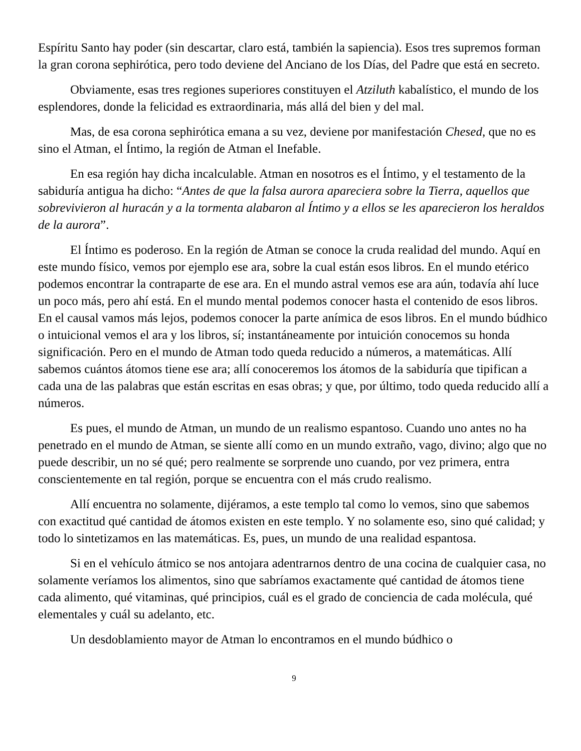Espíritu Santo hay poder (sin descartar, claro está, también la sapiencia). Esos tres supremos forman la gran corona sephirótica, pero todo deviene del Anciano de los Días, del Padre que está en secreto.
Obviamente, esas tres regiones superiores constituyen el Atziluth kabalístico, el mundo de los esplendores, donde la felicidad es extraordinaria, más allá del bien y del mal.
Mas, de esa corona sephirótica emana a su vez, deviene por manifestación Chesed, que no es sino el Atman, el Íntimo, la región de Atman el Inefable.
En esa región hay dicha incalculable. Atman en nosotros es el Íntimo, y el testamento de la sabiduría antigua ha dicho: “Antes de que la falsa aurora apareciera sobre la Tierra, aquellos que sobrevivieron al huracán y a la tormenta alabaron al Íntimo y a ellos se les aparecieron los heraldos de la aurora”.
El Íntimo es poderoso. En la región de Atman se conoce la cruda realidad del mundo. Aquí en este mundo físico, vemos por ejemplo ese ara, sobre la cual están esos libros. En el mundo etérico podemos encontrar la contraparte de ese ara. En el mundo astral vemos ese ara aún, todavía ahí luce un poco más, pero ahí está. En el mundo mental podemos conocer hasta el contenido de esos libros. En el causal vamos más lejos, podemos conocer la parte anímica de esos libros. En el mundo búdhico o intuicional vemos el ara y los libros, sí; instantáneamente por intuición conocemos su honda significación. Pero en el mundo de Atman todo queda reducido a números, a matemáticas. Allí sabemos cuántos átomos tiene ese ara; allí conoceremos los átomos de la sabiduría que tipifican a cada una de las palabras que están escritas en esas obras; y que, por último, todo queda reducido allí a números.
Es pues, el mundo de Atman, un mundo de un realismo espantoso. Cuando uno antes no ha penetrado en el mundo de Atman, se siente allí como en un mundo extraño, vago, divino; algo que no puede describir, un no sé qué; pero realmente se sorprende uno cuando, por vez primera, entra conscientemente en tal región, porque se encuentra con el más crudo realismo.
Allí encuentra no solamente, dijéramos, a este templo tal como lo vemos, sino que sabemos con exactitud qué cantidad de átomos existen en este templo. Y no solamente eso, sino qué calidad; y todo lo sintetizamos en las matemáticas. Es, pues, un mundo de una realidad espantosa.
Si en el vehículo átmico se nos antojara adentrarnos dentro de una cocina de cualquier casa, no solamente veríamos los alimentos, sino que sabríamos exactamente qué cantidad de átomos tiene cada alimento, qué vitaminas, qué principios, cuál es el grado de conciencia de cada molécula, qué elementales y cuál su adelanto, etc.
Un desdoblamiento mayor de Atman lo encontramos en el mundo búdhico o
9